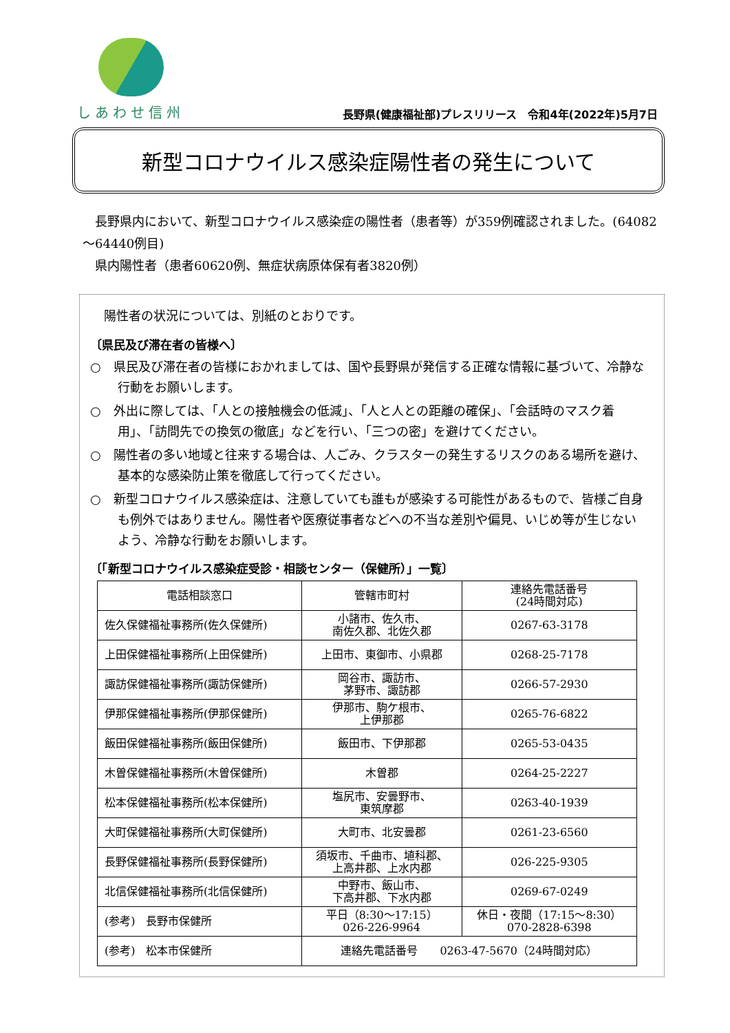しあわせ信州
長野県(健康福祉部)プレスリリース　令和4年(2022年)5月7日
新型コロナウイルス感染症陽性者の発生について
　長野県内において、新型コロナウイルス感染症の陽性者（患者等）が359例確認されました。(64082～64440例目)
　県内陽性者（患者60620例、無症状病原体保有者3820例）
陽性者の状況については、別紙のとおりです。
〔県民及び滞在者の皆様へ〕
○　県民及び滞在者の皆様におかれましては、国や長野県が発信する正確な情報に基づいて、冷静な行動をお願いします。
○　外出に際しては、「人との接触機会の低減」、「人と人との距離の確保」、「会話時のマスク着用」、「訪問先での換気の徹底」などを行い、「三つの密」を避けてください。
○　陽性者の多い地域と往来する場合は、人ごみ、クラスターの発生するリスクのある場所を避け、基本的な感染防止策を徹底して行ってください。
○　新型コロナウイルス感染症は、注意していても誰もが感染する可能性があるもので、皆様ご自身も例外ではありません。陽性者や医療従事者などへの不当な差別や偏見、いじめ等が生じないよう、冷静な行動をお願いします。
〔「新型コロナウイルス感染症受診・相談センター（保健所）」一覧〕
| 電話相談窓口 | 管轄市町村 | 連絡先電話番号 (24時間対応) |
| --- | --- | --- |
| 佐久保健福祉事務所(佐久保健所) | 小諸市、佐久市、 南佐久郡、北佐久郡 | 0267-63-3178 |
| 上田保健福祉事務所(上田保健所) | 上田市、東御市、小県郡 | 0268-25-7178 |
| 諏訪保健福祉事務所(諏訪保健所) | 岡谷市、諏訪市、 茅野市、諏訪郡 | 0266-57-2930 |
| 伊那保健福祉事務所(伊那保健所) | 伊那市、駒ケ根市、 上伊那郡 | 0265-76-6822 |
| 飯田保健福祉事務所(飯田保健所) | 飯田市、下伊那郡 | 0265-53-0435 |
| 木曽保健福祉事務所(木曽保健所) | 木曽郡 | 0264-25-2227 |
| 松本保健福祉事務所(松本保健所) | 塩尻市、安曇野市、 東筑摩郡 | 0263-40-1939 |
| 大町保健福祉事務所(大町保健所) | 大町市、北安曇郡 | 0261-23-6560 |
| 長野保健福祉事務所(長野保健所) | 須坂市、千曲市、埴科郡、 上高井郡、上水内郡 | 026-225-9305 |
| 北信保健福祉事務所(北信保健所) | 中野市、飯山市、 下高井郡、下水内郡 | 0269-67-0249 |
| (参考) 長野市保健所 | 平日（8:30～17:15） 026-226-9964 | 休日・夜間（17:15～8:30） 070-2828-6398 |
| (参考) 松本市保健所 | 連絡先電話番号 0263-47-5670（24時間対応） | |